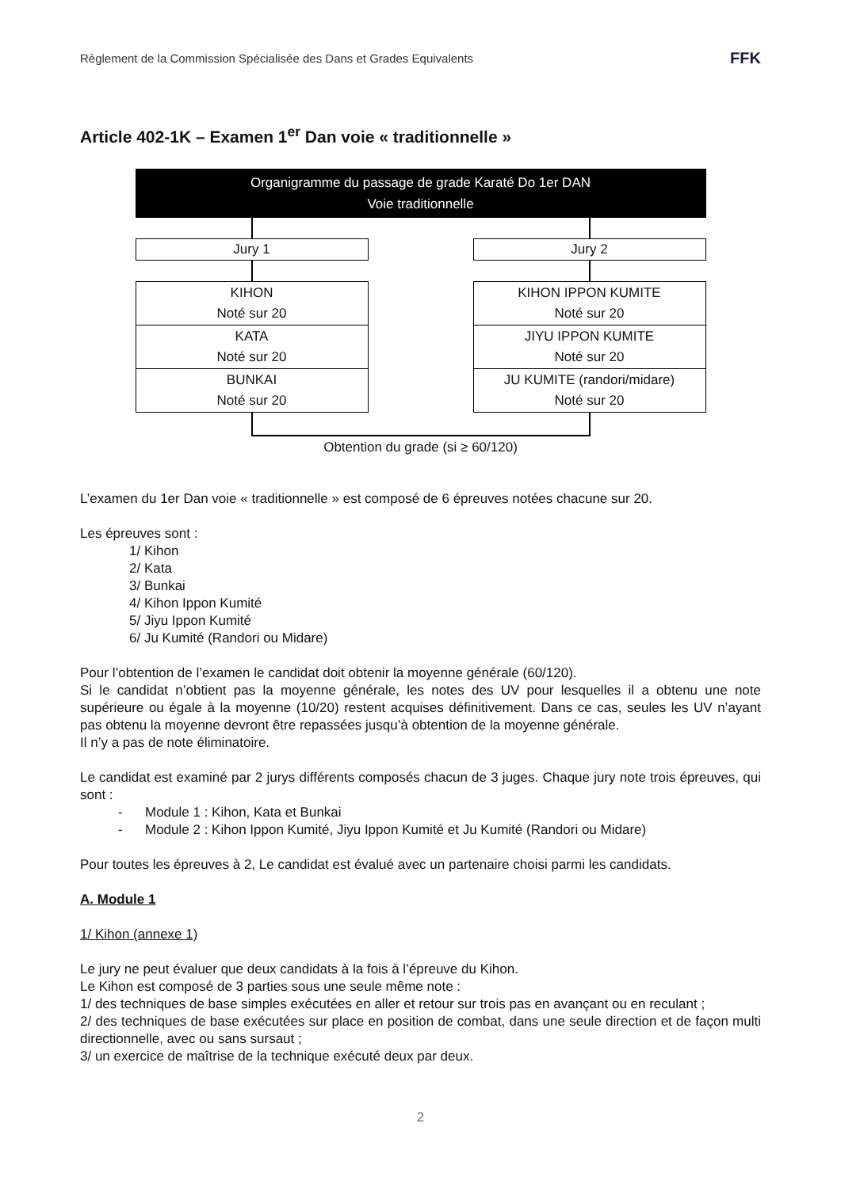Règlement de la Commission Spécialisée des Dans et Grades Equivalents FFK
Article 402-1K – Examen 1<sup>er</sup> Dan voie « traditionnelle »
Organigramme du passage de grade Karaté Do 1er DAN
Voie traditionnelle
Jury 1
KIHON
Noté sur 20
KATA
Noté sur 20
BUNKAI
Noté sur 20
Jury 2
KIHON IPPON KUMITE
Noté sur 20
JIYU IPPON KUMITE
Noté sur 20
JU KUMITE (randori/midare)
Noté sur 20
Obtention du grade (si ≥ 60/120)
L’examen du 1er Dan voie « traditionnelle » est composé de 6 épreuves notées chacune sur 20.
Les épreuves sont :
1/ Kihon
2/ Kata
3/ Bunkai
4/ Kihon Ippon Kumité
5/ Jiyu Ippon Kumité
6/ Ju Kumité (Randori ou Midare)
Pour l’obtention de l’examen le candidat doit obtenir la moyenne générale (60/120).
Si le candidat n’obtient pas la moyenne générale, les notes des UV pour lesquelles il a obtenu une note supérieure ou égale à la moyenne (10/20) restent acquises définitivement. Dans ce cas, seules les UV n’ayant pas obtenu la moyenne devront être repassées jusqu’à obtention de la moyenne générale.
Il n’y a pas de note éliminatoire.
Le candidat est examiné par 2 jurys différents composés chacun de 3 juges. Chaque jury note trois épreuves, qui sont :
- Module 1 : Kihon, Kata et Bunkai
- Module 2 : Kihon Ippon Kumité, Jiyu Ippon Kumité et Ju Kumité (Randori ou Midare)
Pour toutes les épreuves à 2, Le candidat est évalué avec un partenaire choisi parmi les candidats.
A. Module 1
1/ Kihon (annexe 1)
Le jury ne peut évaluer que deux candidats à la fois à l’épreuve du Kihon.
Le Kihon est composé de 3 parties sous une seule même note :
1/ des techniques de base simples exécutées en aller et retour sur trois pas en avançant ou en reculant ;
2/ des techniques de base exécutées sur place en position de combat, dans une seule direction et de façon multi directionnelle, avec ou sans sursaut ;
3/ un exercice de maîtrise de la technique exécuté deux par deux.
2